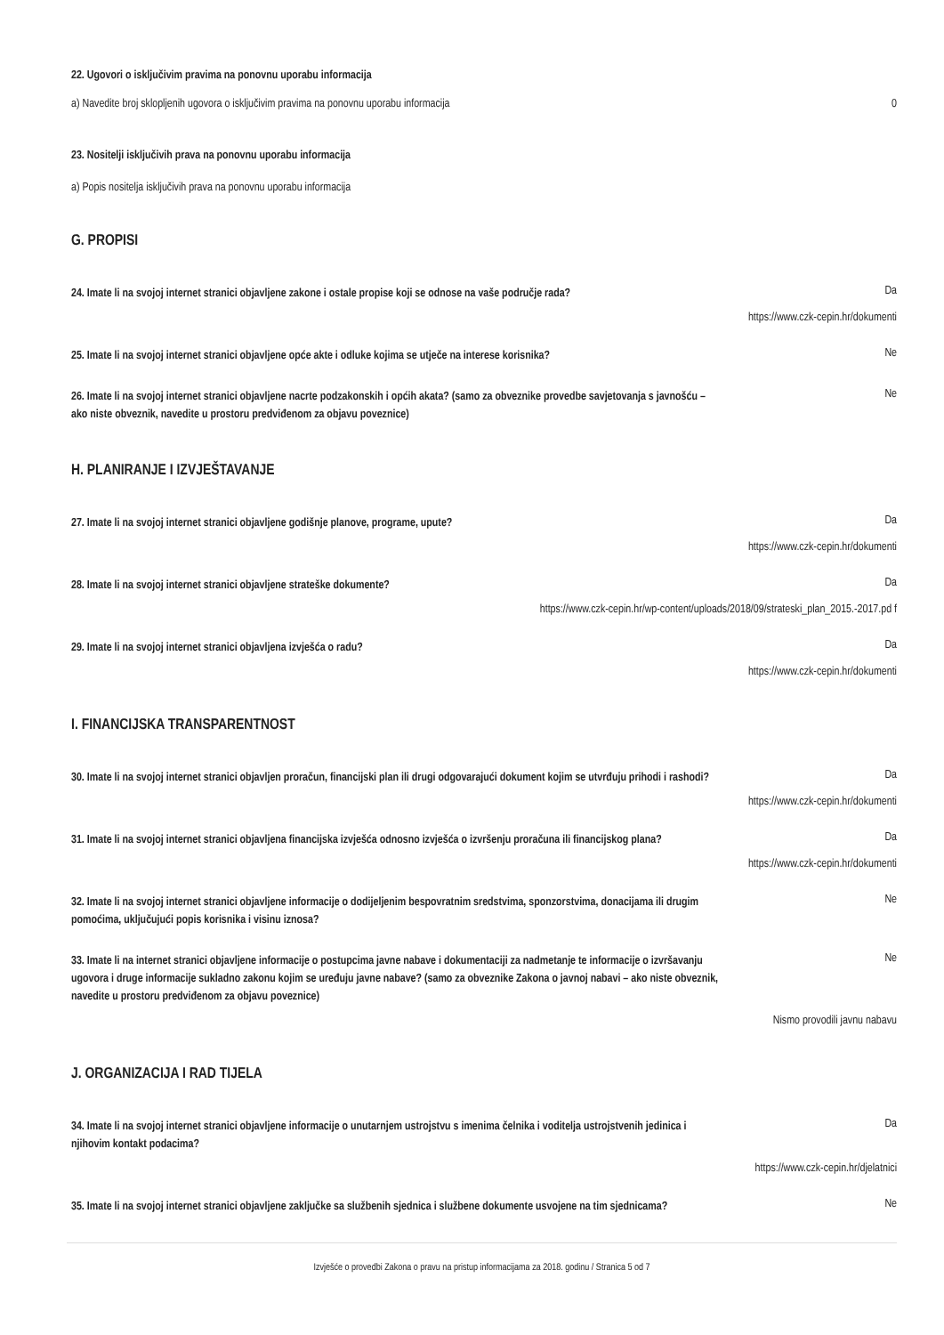22. Ugovori o isključivim pravima na ponovnu uporabu informacija
a) Navedite broj sklopljenih ugovora o isključivim pravima na ponovnu uporabu informacija 0
23. Nositelji isključivih prava na ponovnu uporabu informacija
a) Popis nositelja isključivih prava na ponovnu uporabu informacija
G. PROPISI
24. Imate li na svojoj internet stranici objavljene zakone i ostale propise koji se odnose na vaše područje rada? Da
https://www.czk-cepin.hr/dokumenti
25. Imate li na svojoj internet stranici objavljene opće akte i odluke kojima se utječe na interese korisnika? Ne
26. Imate li na svojoj internet stranici objavljene nacrte podzakonskih i općih akata? (samo za obveznike provedbe savjetovanja s javnošću – ako niste obveznik, navedite u prostoru predviđenom za objavu poveznice) Ne
H. PLANIRANJE I IZVJEŠTAVANJE
27. Imate li na svojoj internet stranici objavljene godišnje planove, programe, upute? Da
https://www.czk-cepin.hr/dokumenti
28. Imate li na svojoj internet stranici objavljene strateške dokumente? Da
https://www.czk-cepin.hr/wp-content/uploads/2018/09/strateski_plan_2015.-2017.pd f
29. Imate li na svojoj internet stranici objavljena izvješća o radu? Da
https://www.czk-cepin.hr/dokumenti
I. FINANCIJSKA TRANSPARENTNOST
30. Imate li na svojoj internet stranici objavljen proračun, financijski plan ili drugi odgovarajući dokument kojim se utvrđuju prihodi i rashodi? Da
https://www.czk-cepin.hr/dokumenti
31. Imate li na svojoj internet stranici objavljena financijska izvješća odnosno izvješća o izvršenju proračuna ili financijskog plana? Da
https://www.czk-cepin.hr/dokumenti
32. Imate li na svojoj internet stranici objavljene informacije o dodijeljenim bespovratnim sredstvima, sponzorstvima, donacijama ili drugim pomoćima, uključujući popis korisnika i visinu iznosa? Ne
33. Imate li na internet stranici objavljene informacije o postupcima javne nabave i dokumentaciji za nadmetanje te informacije o izvršavanju ugovora i druge informacije sukladno zakonu kojim se uređuju javne nabave? (samo za obveznike Zakona o javnoj nabavi – ako niste obveznik, navedite u prostoru predviđenom za objavu poveznice) Ne
Nismo provodili javnu nabavu
J. ORGANIZACIJA I RAD TIJELA
34. Imate li na svojoj internet stranici objavljene informacije o unutarnjem ustrojstvu s imenima čelnika i voditelja ustrojstvenih jedinica i njihovim kontakt podacima? Da
https://www.czk-cepin.hr/djelatnici
35. Imate li na svojoj internet stranici objavljene zaključke sa službenih sjednica i službene dokumente usvojene na tim sjednicama? Ne
Izvješće o provedbi Zakona o pravu na pristup informacijama za 2018. godinu / Stranica 5 od 7